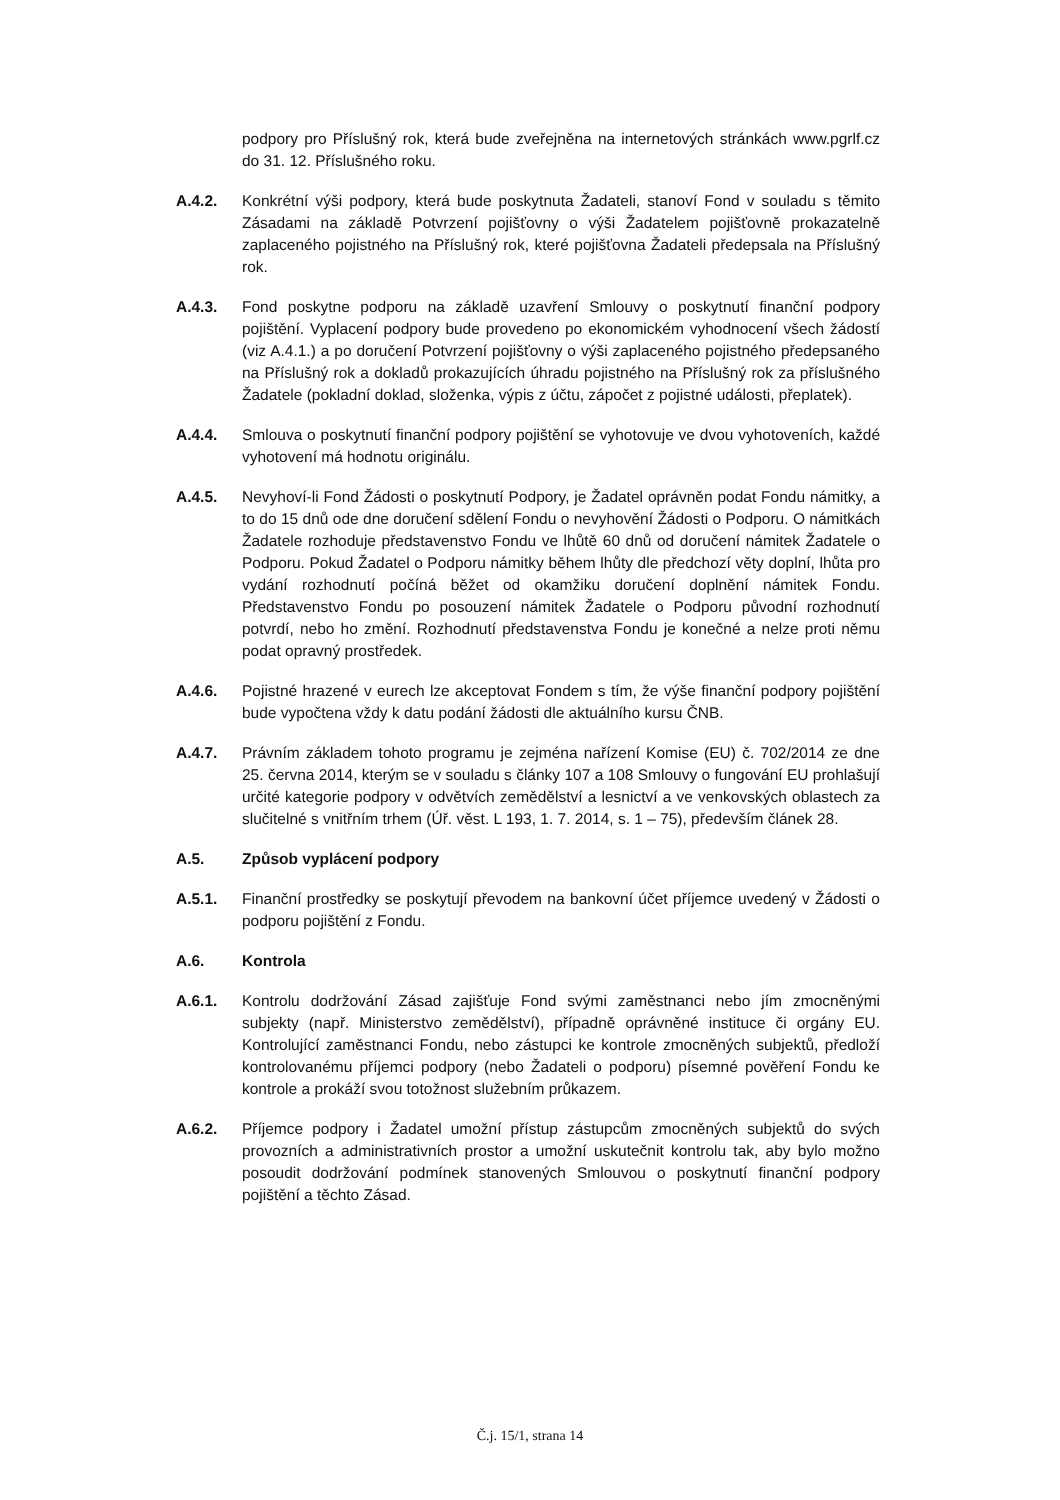podpory pro Příslušný rok, která bude zveřejněna na internetových stránkách www.pgrlf.cz do 31. 12. Příslušného roku.
A.4.2. Konkrétní výši podpory, která bude poskytnuta Žadateli, stanoví Fond v souladu s těmito Zásadami na základě Potvrzení pojišťovny o výši Žadatelem pojišťovně prokazatelně zaplaceného pojistného na Příslušný rok, které pojišťovna Žadateli předepsala na Příslušný rok.
A.4.3. Fond poskytne podporu na základě uzavření Smlouvy o poskytnutí finanční podpory pojištění. Vyplacení podpory bude provedeno po ekonomickém vyhodnocení všech žádostí (viz A.4.1.) a po doručení Potvrzení pojišťovny o výši zaplaceného pojistného předepsaného na Příslušný rok a dokladů prokazujících úhradu pojistného na Příslušný rok za příslušného Žadatele (pokladní doklad, složenka, výpis z účtu, zápočet z pojistné události, přeplatek).
A.4.4. Smlouva o poskytnutí finanční podpory pojištění se vyhotovuje ve dvou vyhotoveních, každé vyhotovení má hodnotu originálu.
A.4.5. Nevyhoví-li Fond Žádosti o poskytnutí Podpory, je Žadatel oprávněn podat Fondu námitky, a to do 15 dnů ode dne doručení sdělení Fondu o nevyhovění Žádosti o Podporu. O námitkách Žadatele rozhoduje představenstvo Fondu ve lhůtě 60 dnů od doručení námitek Žadatele o Podporu. Pokud Žadatel o Podporu námitky během lhůty dle předchozí věty doplní, lhůta pro vydání rozhodnutí počíná běžet od okamžiku doručení doplnění námitek Fondu. Představenstvo Fondu po posouzení námitek Žadatele o Podporu původní rozhodnutí potvrdí, nebo ho změní. Rozhodnutí představenstva Fondu je konečné a nelze proti němu podat opravný prostředek.
A.4.6. Pojistné hrazené v eurech lze akceptovat Fondem s tím, že výše finanční podpory pojištění bude vypočtena vždy k datu podání žádosti dle aktuálního kursu ČNB.
A.4.7. Právním základem tohoto programu je zejména nařízení Komise (EU) č. 702/2014 ze dne 25. června 2014, kterým se v souladu s články 107 a 108 Smlouvy o fungování EU prohlašují určité kategorie podpory v odvětvích zemědělství a lesnictví a ve venkovských oblastech za slučitelné s vnitřním trhem (Úř. věst. L 193, 1. 7. 2014, s. 1 – 75), především článek 28.
A.5. Způsob vyplácení podpory
A.5.1. Finanční prostředky se poskytují převodem na bankovní účet příjemce uvedený v Žádosti o podporu pojištění z Fondu.
A.6. Kontrola
A.6.1. Kontrolu dodržování Zásad zajišťuje Fond svými zaměstnanci nebo jím zmocněnými subjekty (např. Ministerstvo zemědělství), případně oprávněné instituce či orgány EU. Kontrolující zaměstnanci Fondu, nebo zástupci ke kontrole zmocněných subjektů, předloží kontrolovanému příjemci podpory (nebo Žadateli o podporu) písemné pověření Fondu ke kontrole a prokáží svou totožnost služebním průkazem.
A.6.2. Příjemce podpory i Žadatel umožní přístup zástupcům zmocněných subjektů do svých provozních a administrativních prostor a umožní uskutečnit kontrolu tak, aby bylo možno posoudit dodržování podmínek stanovených Smlouvou o poskytnutí finanční podpory pojištění a těchto Zásad.
Č.j. 15/1, strana 14